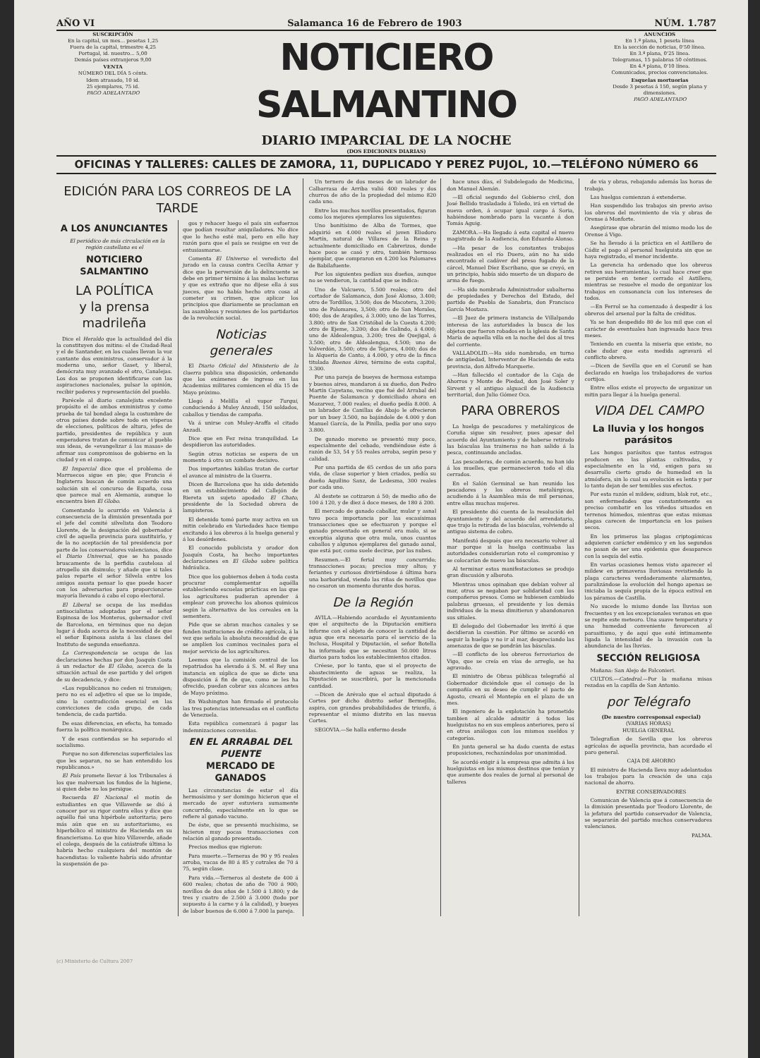AÑO VI Salamanca 16 de Febrero de 1903 NÚM. 1.787
SUSCRIPCIÓN
En la capital, un mes... pesetas 1,25
Fuera de la capital, trimestre 4,25
Portugal, id. nuestro... 5,00
Demás países extranjeros 9,00
VENTA
NÚMERO DEL DÍA 5 cénts.
Idem atrasado, 10 id.
25 ejemplares, 75 id.
PAGO ADELANTADO
NOTICIERO SALMANTINO
DIARIO IMPARCIAL DE LA NOCHE
(DOS EDICIONES DIARIAS)
ANUNCIOS
En 1.ª plana, 1 peseta línea
En la sección de noticias, 0'50 línea.
En 3.ª plana, 0'25 línea.
Telegramas, 15 palabras 50 céntimos.
En 4.ª plana, 0'10 línea.
Comunicados, precios convencionales.
Esquelas mortuorias
Desde 3 pesetas á 150, según plana y dimensiones.
PAGO ADELANTADO
OFICINAS Y TALLERES: CALLES DE ZAMORA, 11, DUPLICADO Y PEREZ PUJOL, 10.—TELÉFONO NÚMERO 66
EDICIÓN PARA LOS CORREOS DE LA TARDE
A LOS ANUNCIANTES
El periódico de más circulación en la región castellana es el
NOTICIERO SALMANTINO
LA POLÍTICA
y la prensa madrileña
Dice el Heraldo que la actualidad del día la constituyen dos mitins: el de Ciudad-Real y el de Santander, en los cuales llevan la voz cantante dos exministros, conservador á la moderna uno, señor Gaset, y liberal, demócrata muy avanzado el otro, Canalejas. Los dos se proponen identificarse con las aspiraciones nacionales, pulsar la opinión, recibir poderes y representación del pueblo.
Parécele al diario canalejista excelente propósito el de ambos exministros y como prueba de tal bondad alega la costumbre de otros países donde sobre todo en vísperas de elecciones, políticos de altura, jefes de partido, presidentes de república y aun emperadores tratan de comunicar al pueblo sus ideas, de «evangelizar á las masas» de afirmar sus compromisos de gobierno en la ciudad y en el campo.
El Imparcial dice que el problema de Marruecos sigue en pie; que Francia é Inglaterra buscan de común acuerdo una solución sin el concurso de España, cosa que parece mal en Alemania, aunque lo encuentra bien El Globo.
Comentando lo ocurrido en Valencia á consecuencia de la dimisión presentada por el jefe del comité silvelista don Teodoro Llorente, de la designación del gobernador civil de aquella provincia para sustituirlo, y de la no aceptación de tal presidencia por parte de los conservadores valencianos, dice el Diario Universal, que se ha pasado bruscamente de la perfidia cautelosa al atropello sin disimulo; y añade que si tales palos reparte el señor Silvela entre los amigos asusta pensar lo que puede hacer con los adversarios para proporcionarse mayoría llevando á cabo el copo electoral.
El Liberal se ocupa de las medidas antisocialistas adoptadas por el señor Espinosa de los Monteros, gobernador civil de Barcelona, en términos que no dejan lugar á duda acerca de la necesidad de que el señor Espinosa asista á las clases del Instituto de segunda enseñanza.
La Correspondencia se ocupa de las declaraciones hechas por don Joaquín Costa á un redactor de El Globo, acerca de la situación actual de ese partido y del origen de su decadencia, y dice:
«Los republicanos no ceden ni transigen; pero no es el adjetivo el que se lo impide, sino la contradicción esencial en las convicciones de cada grupo, de cada tendencia, de cada partido.
De esas diferencias, en efecto, ha tomado fuerza la política monárquica.
Y de esas contiendas se ha separado el socialismo.
Porque no son diferencias superficiales las que les separan, no se han entendido los republicanos.»
El País promete llevar á los Tribunales á los que malversan los fondos de la higiene, si quien debe no los persigue.
Recuerda El Nacional el motín de estudiantes en que Villaverde se dió á conocer por su rigor contra ellos y dice que aquéllo fué una hipérbole autoritaria; pero más aún que en su autoritarismo, es hiperbólico el ministro de Hacienda en su financierismo. Lo que hizo Villaverde, añade el colega, después de la catástrofe última lo habría hecho cualquiera del montón de hacendistas: lo valiente habría sido afrontar la suspensión de pa-
gos y rehacer luego el país sin esfuerzos que podían resultar aniquiladores. No dice que lo hecho esté mal, pero en ello hay razón para que el país se resigne en vez de entusiasmarse.
Comenta El Universo el veredicto del jurado en la causa contra Cecilia Aznar y dice que la perversión de la delincuente se debe en primer término á las malas lecturas y que es extraño que no dijese ella á sus jueces, que no había hecho otra cosa al cometer su crimen, que aplicar los principios que diariamente se proclaman en las asambleas y reuniones de los partidarios de la revolución social.
Noticias generales
El Diario Oficial del Ministerio de la Guerra publica una disposición, ordenando que los exámenes de ingreso en las Academias militares comiencen el día 15 de Mayo próximo.
Llegó á Melilla el vapor Turqui, conduciendo á Muley Anzodi, 150 soldados, caballos y tiendas de campaña.
Va á unirse con Muley-Araffa el citado Anzadi.
Dice que en Fez reina tranquilidad. Le despidieron las autoridades.
Según otras noticias se espera de un momento á otro un combate decisivo.
Dos importantes kábilas tratan de cortar el avance al ministro de la Guerra.
Dicen de Barcelona que ha sido detenido en un establecimiento del Callejón de Riereta un sujeto apodado El Chato, presidente de la Sociedad obrera de lampisteros.
El detenido tomó parte muy activa en un mitin celebrado en Variedades hace tiempo excitando á los obreros á la huelga general y á los desórdenes.
El conocido publicista y orador don Joaquín Costa, ha hecho importantes declaraciones en El Globo sobre política hidráulica.
Dice que los gobiernos deben á toda costa procurar complementar aquélla estableciendo escuelas prácticas en las que los agricultores pudieran aprender á emplear con provecho los abonos químicos según la alternativa de los cereales en la sementera.
Pide que se abran muchos canales y se funden instituciones de crédito agrícola, á la vez que señala la absoluta necesidad de que se amplíen los caminos vecinales para el mejor servicio de los agricultores.
Leemos que la comisión central de los repatriados ha elevado á S. M. el Rey una instancia en súplica de que se dicte una disposición á fin de que, como se les ha ofrecido, puedan cobrar sus alcances antes de Mayo próximo.
En Washington han firmado el protocolo las tres potencias interesadas en el conflicto de Venezuela.
Esta república comenzará á pagar las indemnizaciones convenidas.
EN EL ARRABAL DEL PUENTE
MERCADO DE GANADOS
Las circunstancias de estar el día hermosísimo y ser domingo hicieron que el mercado de ayer estuviera sumamente concurrido, especialmente en lo que se refiere al ganado vacuno.
De éste, que se presentó muchísimo, se hicieron muy pocas transacciones con relación al ganado presentado.
Precios medios que rigieron:
Para muerte.—Terneras de 90 y 95 reales arroba, vacas de 80 á 85 y cotrales de 70 á 75, según clase.
Para vida.—Terneros al destete de 400 á 600 reales; chotos de año de 700 á 900; novillos de dos años de 1.500 á 1.800; y de tres y cuatro de 2.500 á 3.000 (todo por supuesto á la carne y á la calidad), y bueyes de labor buenos de 6.000 á 7.000 la pareja.
Un ternero de dos meses de un labrador de Calbarrasa de Arriba valió 400 reales y dos churros de año de la propiedad del mismo 820 cada uno.
Entre los muchos novillos presentados, figuran como los mejores ejemplares los siguientes:
Uno bonitísimo de Alba de Tormes, que adquirió en 4.000 reales el joven Eliodoro Martín, natural de Villares de la Reina y actualmente domiciliado en Cabrerizos, donde hace poco se casó y otro, también hermoso ejemplar, que compraron en 4.200 los Palomares de Babilafuente.
Por los siguientes pedían sus dueños, aunque no se vendieron, la cantidad que se indica:
Uno de Valcuevo, 5.500 reales; otro del cortador de Salamanca, don José Alonso, 3.400; otro de Tordillos, 3.500; dos de Macotera, 3.200; uno de Palomares, 3,500; otro de San Morales, 400; dos de Arapiles, á 3.000; uno de las Torres, 3.800; otro de San Cristóbal de la Cuesta 4.200; otro de Ejeme, 3.200; dos de Galindo, á 4.000; uno de Aldealengua, 3.200; tres de Quejigal, á 3.500; otro de Aldealengua, 4.500; uno de Valverdón, 3.500; otro de Tejares, 4.000; dos de la Alquería de Canto, á 4.000, y otro de la finca titulada Buenos Aires, término de esta capital, 3.300.
Por una pareja de bueyes de hermosa estampa y buenos aires, mandaron á su dueño, don Pedro Martín Cayetano, vecino que fué del Arrabal del Puente de Salamanca y domiciliado ahora en Mozarvez, 7.000 reales; el dueño pedía 8.000. A un labrador de Canillas de Abajo le ofrecieron por un buey 3.500, no bajándole de 4.000 y don Manuel García, de la Pinilla, pedía por uno suyo 3.800.
De ganado moreno se presentó muy poco, especialmente del cebado, vendiéndose éste á razón de 53, 54 y 55 reales arroba, según peso y calidad.
Por una partida de 65 cerdos de un año para vida, de clase superior y bien criados, pedía su dueño Aquilino Sanz, de Ledesma, 300 reales por cada uno.
Al destete se cotizaron á 50; de medio año de 100 á 120, y de diez á doce meses, de 180 á 200.
El mercado de ganado caballar, mular y asnal tuvo poca importancia por las escasísimas transacciones que se efectuaron y porque el ganado presentado en general era malo, si se exceptúa alguna que otra mula, unos cuantos caballos y algunos ejemplares del ganado asnal, que está por, como suele decirse, por las nubes.
Resumen.—El ferial muy concurrido; transacciones pocas; precios muy altos; y feriantes y curiosos divirtiéndose á última hora una barbaridad, viendo las riñas de novillos que no cesaron un momento durante dos horas.
De la Región
AVILA.—Habiendo acordado el Ayuntamiento que el arquitecto de la Diputación emitiera informe con el objeto de conocer la cantidad de agua que era necesaria para el servicio de la Inclusa, Hospital y Diputación, el señor Botella ha informado que se necesitan 50.000 litros diarios para todos los establecimientos citados.
Créese, por lo tanto, que si el proyecto de abastecimiento de aguas se realiza, la Diputación se suscribirá, por la mencionada cantidad.
—Dicen de Arévalo que el actual diputado á Cortes por dicho distrito señor Bermejillo, aspira, con grandes probabilidades de triunfo, á representar el mismo distrito en las nuevas Cortes.
SEGOVIA.—Se halla enfermo desde
hace unos días, el Subdelegado de Medicina, don Manuel Alemán.
—El oficial segundo del Gobierno civil, don José Bellido trasladado á Toledo, irá en virtud de nueva orden, á ocupar igual cargo á Soria, habiéndose nombrado para la vacante á don Tomás Aguig.
ZAMORA.—Ha llegado á esta capital el nuevo magistrado de la Audiencia, don Eduardo Alonso.
—Ha pesar de los constantes trabajos realizados en el río Duero, aún no ha sido encontrado el cadáver del preso fugado de la cárcel, Manuel Díez Escribano, que se creyó, en un principio, había sido muerto de un disparo de arma de fuego.
—Ha sido nombrado Administrador subalterno de propiedades y Derechos del Estado, del partido de Puebla de Sanabria, don Francisco García Mostaza.
—El Juez de primera instancia de Villalpando interesa de las autoridades la busca de los objetos que fueron robados en la iglesia de Santa María de aquella villa en la noche del dos al tres del corriente.
VALLADOLID.—Ha sido nombrado, en turno de antigüedad, Interventor de Hacienda de esta provincia, don Alfredo Marquerie.
—Han fallecido el contador de la Caja de Ahorros y Monte de Piedad, don José Soler y Sirvent y el antiguo alguacil de la Audiencia territorial, don Julio Gómez Oca.
PARA OBREROS
La huelga de pescadores y metalúrgicos de Coruña sigue sin resolver, pues apesar del acuerdo del Ayuntamiento y de haberse retirado las básculas las traineras no han salido á la pesca, continuando ancladas.
Las pescaderas, de común acuerdo, no han ido á los muelles, que permanecieron todo el día cerrados.
En el Salón Germinal se han reunido los pescadores y los obreros metalúrgicos, acudiendo á la Asamblea más de mil personas, entre ellas muchas mujeres.
El presidente dió cuenta de la resolución del Ayuntamiento y del acuerdo del arrendatario, que trajo la retirada de las básculas, volviendo al antiguo sistema de cobro.
Manifestó después que era necesario volver al mar porque si la huelga continuaba las autoridades considerarían roto el compromiso y se colocarían de nuevo las básculas.
Al terminar estas manifestaciones se produjo gran discusión y alboroto.
Mientras unos opinaban que debían volver al mar, otros se negaban por solidaridad con los compañeros presos. Como se hubiesen cambiado palabras gruesas, el presidente y los demás individuos de la mesa dimitieron y abandonaron sus sitiales.
El delegado del Gobernador les invitó á que decidieran la cuestión. Por último se acordó en seguir la huelga y no ir al mar, despreciando las amenazas de que se pondrán las básculas.
—El conflicto de los obreros ferroviarios de Vigo, que se creía en vías de arreglo, se ha agravado.
El ministro de Obras públicas telegrafió al Gobernador diciéndole que el consejo de la compañía en su deseo de cumplir el pacto de Agosto, creará el Montepío en el plazo de un mes.
El ingeniero de la explotación ha prometido tambien al alcalde admitir á todos los huelguistas no en sus empleos anteriores, pero sí en otros análogos con los mismos sueldos y categorías.
En junta general se ha dado cuenta de estas proposiciones, rechazándolas por unanimidad.
Se acordó exigir á la empresa que admita á los huelguistas en los mismos destinos que tenían y que aumente dos reales de jornal al personal de talleres
de vía y obras, rebajando además las horas de trabajo.
Las huelgas comienzan á extenderse.
Han suspendido los trabajos sin previo aviso los obreros del movimiento de vía y obras de Orense á Monforte.
Asegúrase que obrarán del mismo modo los de Orense á Vigo.
Se ha llevado á la práctica en el Astillero de Cádiz el pago al personal huelguista sin que se haya registrado, el menor incidente.
La gerencia ha ordenado que los obreros retiren sus herramientas, lo cual hace creer que se persiste en tener cerrado el Astillero, mientras se resuelve el modo de organizar los trabajos en consonancia con los intereses de todos.
—En Ferrol se ha comenzado á despedir á los obreros del arsenal por la falta de créditos.
Ya se han despedido 80 de los mil que con el carácter de eventuales han ingresado hace tres meses.
Teniendo en cuenta la miseria que existe, no cabe dudar que esta medida agravará el conflicto obrero.
—Dicen de Sevilla que en el Coronil se han declarado en huelga los trabajadores de varios cortijos.
Entre ellos existe el proyecto de organizar un mitin para llegar á la huelga general.
VIDA DEL CAMPO
La lluvia y los hongos parásitos
Los hongos parásitos que tantos estragos producen en las plantas cultivadas, y especialmente en la vid, exigen para su desarrollo cierto grado de humedad en la atmósfera, sin lo cual su evolución es lenta y por lo tanto dejan de ser temibles sus efectos.
Por esta razón el mildew, oidium, blak rot, etc., son enfermedades que constantemente es preciso combatir en los viñedos situados en terrenos húmedos, mientras que estas mismas plagas carecen de importancia en los países secos.
En los primeros las plagas criptogámicas adquieren carácter endémico y en los segundos no pasan de ser una epidemia que desaparece con la sequía del estío.
En varias ocasiones hemos visto aparecer el mildew en primaveras lluviosas revistiendo la plaga caracteres verdaderamente alarmantes, paralizándose la evolución del hongo apenas se iniciaba la sequía propia de la época estival en los páramos de Castilla.
No sucede lo mismo donde las lluvias son frecuentes y en los excepcionales veranos en que se repite este meteoro. Una suave temperatura y una humedad conveniente favorecen al parasitismo, y de aquí que esté íntimamente ligada la intensidad de la invasión con la abundancia de las lluvias.
SECCIÓN RELIGIOSA
Mañana: San Alejo de Falconieri.
CULTOS.—Catedral.—Por la mañana misas rezadas en la capilla de San Antonio.
por Telégrafo
(De nuestro corresponsal especial)
(VARIAS HORAS)
HUELGA GENERAL
Telegrafían de Sevilla que los obreros agrícolas de aquella provincia, han acordado el paro general.
CAJA DE AHORRO
El ministro de Hacienda lleva muy adelantados los trabajos para la creación de una caja nacional de ahorro.
ENTRE CONSERVADORES
Comunican de Valencia que á consecuencia de la dimisión presentada por Teodoro Llorente, de la jefatura del partido conservador de Valencia, se separarán del partido muchos conservadores valencianos.
PALMA.
(c) Ministerio de Cultura 2007